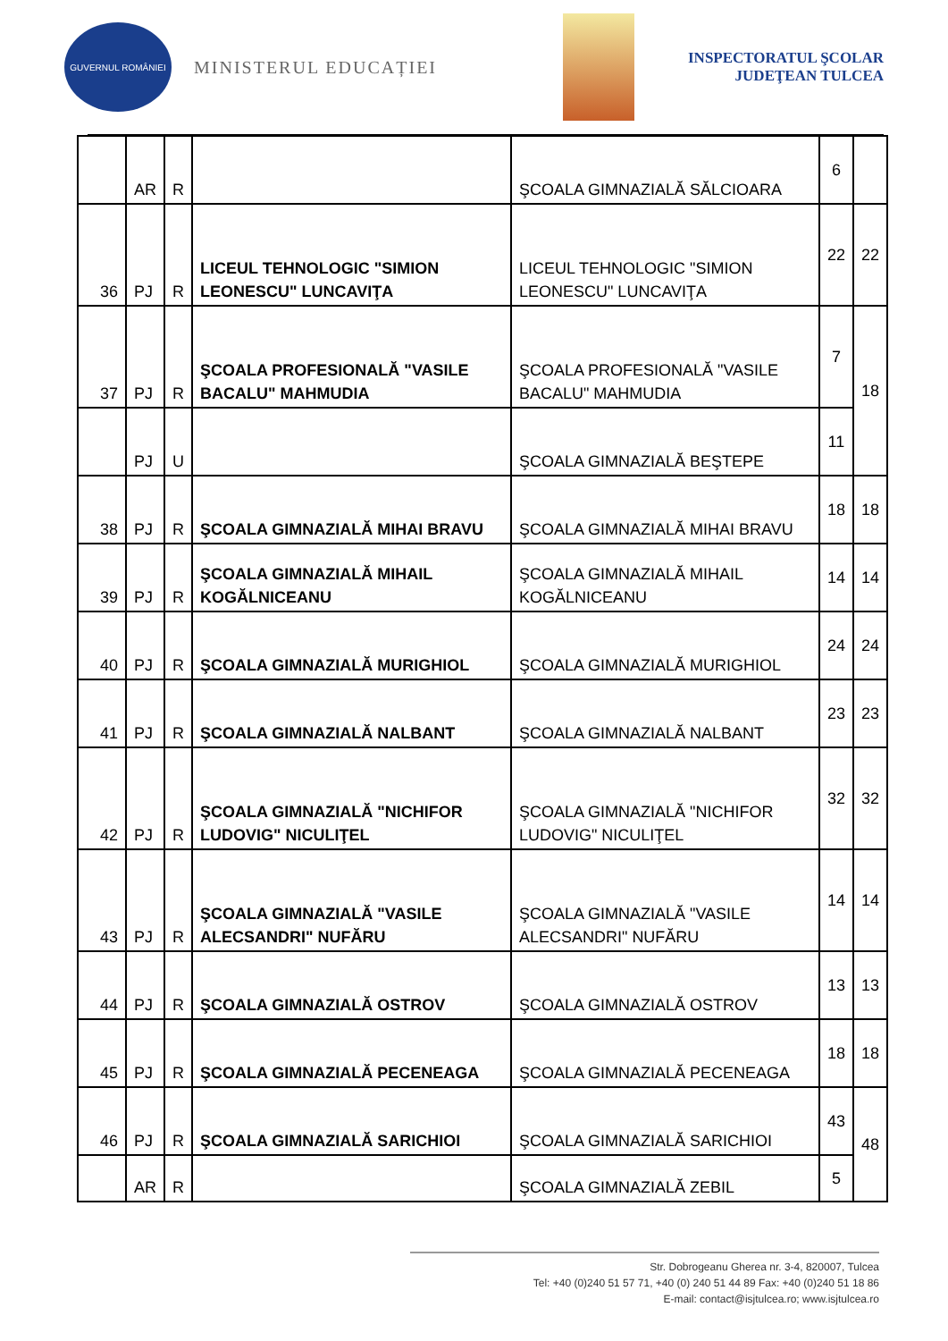GUVERNUL ROMÂNIEI
MINISTERUL EDUCAȚIEI
INSPECTORATUL ŞCOLAR
JUDEŢEAN TULCEA
| | AR | R | | ŞCOALA GIMNAZIALĂ SĂLCIOARA | 6 | |
| 36 | PJ | R | LICEUL TEHNOLOGIC "SIMION LEONESCU" LUNCAVIŢA | LICEUL TEHNOLOGIC "SIMION LEONESCU" LUNCAVIŢA | 22 | 22 |
| 37 | PJ | R | ŞCOALA PROFESIONALĂ "VASILE BACALU" MAHMUDIA | ŞCOALA PROFESIONALĂ "VASILE BACALU" MAHMUDIA | 7 | 18 |
| | PJ | U | | ŞCOALA GIMNAZIALĂ BEŞTEPE | 11 | |
| 38 | PJ | R | ŞCOALA GIMNAZIALĂ MIHAI BRAVU | ŞCOALA GIMNAZIALĂ MIHAI BRAVU | 18 | 18 |
| 39 | PJ | R | ŞCOALA GIMNAZIALĂ MIHAIL KOGĂLNICEANU | ŞCOALA GIMNAZIALĂ MIHAIL KOGĂLNICEANU | 14 | 14 |
| 40 | PJ | R | ŞCOALA GIMNAZIALĂ MURIGHIOL | ŞCOALA GIMNAZIALĂ MURIGHIOL | 24 | 24 |
| 41 | PJ | R | ŞCOALA GIMNAZIALĂ NALBANT | ŞCOALA GIMNAZIALĂ NALBANT | 23 | 23 |
| 42 | PJ | R | ŞCOALA GIMNAZIALĂ "NICHIFOR LUDOVIG" NICULIŢEL | ŞCOALA GIMNAZIALĂ "NICHIFOR LUDOVIG" NICULIŢEL | 32 | 32 |
| 43 | PJ | R | ŞCOALA GIMNAZIALĂ "VASILE ALECSANDRI" NUFĂRU | ŞCOALA GIMNAZIALĂ "VASILE ALECSANDRI" NUFĂRU | 14 | 14 |
| 44 | PJ | R | ŞCOALA GIMNAZIALĂ OSTROV | ŞCOALA GIMNAZIALĂ OSTROV | 13 | 13 |
| 45 | PJ | R | ŞCOALA GIMNAZIALĂ PECENEAGA | ŞCOALA GIMNAZIALĂ PECENEAGA | 18 | 18 |
| 46 | PJ | R | ŞCOALA GIMNAZIALĂ SARICHIOI | ŞCOALA GIMNAZIALĂ SARICHIOI | 43 | 48 |
| | AR | R | | ŞCOALA GIMNAZIALĂ ZEBIL | 5 | |
Str. Dobrogeanu Gherea nr. 3-4, 820007, Tulcea
Tel: +40 (0)240 51 57 71, +40 (0) 240 51 44 89 Fax: +40 (0)240 51 18 86
E-mail: contact@isjtulcea.ro; www.isjtulcea.ro